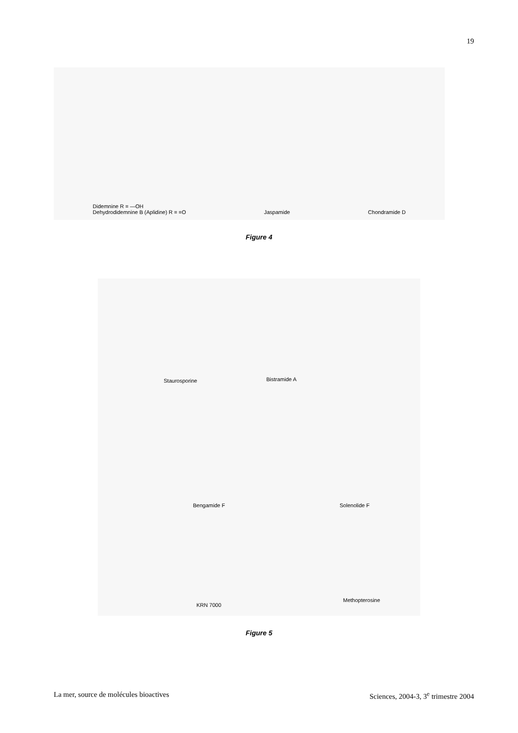19
Didemnine R = —OH
Dehydrodidemnine B (Aplidine) R = =O
Jaspamide
Chondramide D
Figure 4
Staurosporine Bistramide A
Bengamide F Solenolide F
KRN 7000
Methopterosine
Figure 5
La mer, source de molécules bioactives Sciences, 2004-3, 3<sup>e</sup> trimestre 2004